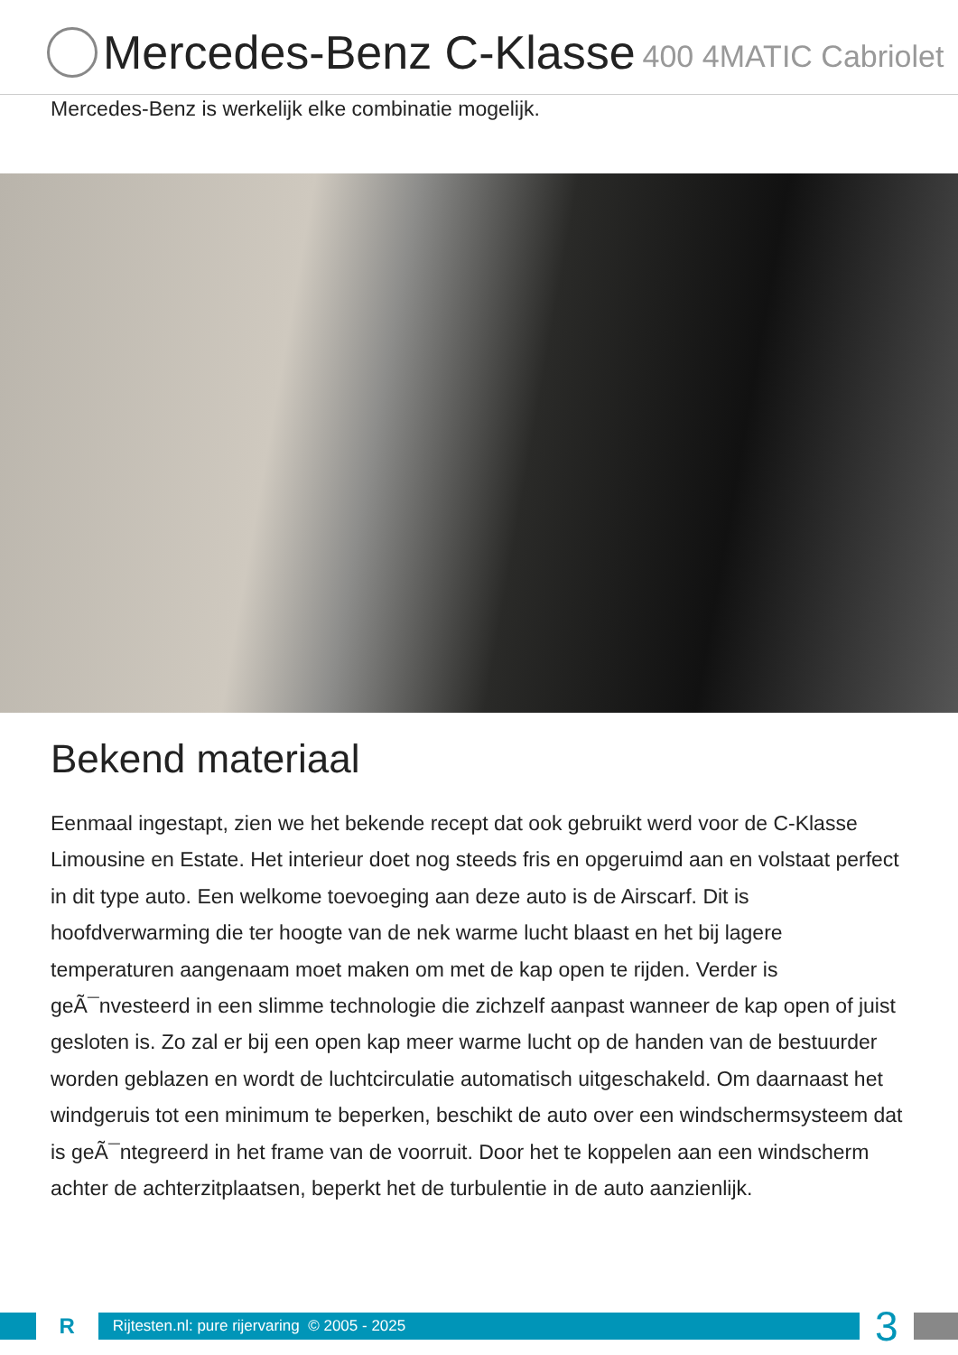Mercedes-Benz C-Klasse 400 4MATIC Cabriolet
Mercedes-Benz is werkelijk elke combinatie mogelijk.
Bekend materiaal
Eenmaal ingestapt, zien we het bekende recept dat ook gebruikt werd voor de C-Klasse Limousine en Estate. Het interieur doet nog steeds fris en opgeruimd aan en volstaat perfect in dit type auto. Een welkome toevoeging aan deze auto is de Airscarf. Dit is hoofdverwarming die ter hoogte van de nek warme lucht blaast en het bij lagere temperaturen aangenaam moet maken om met de kap open te rijden. Verder is geÃ¯nvesteerd in een slimme technologie die zichzelf aanpast wanneer de kap open of juist gesloten is. Zo zal er bij een open kap meer warme lucht op de handen van de bestuurder worden geblazen en wordt de luchtcirculatie automatisch uitgeschakeld. Om daarnaast het windgeruis tot een minimum te beperken, beschikt de auto over een windschermsysteem dat is geÃ¯ntegreerd in het frame van de voorruit. Door het te koppelen aan een windscherm achter de achterzitplaatsen, beperkt het de turbulentie in de auto aanzienlijk.
R
Rijtesten.nl: pure rijervaring © 2005 - 2025
3